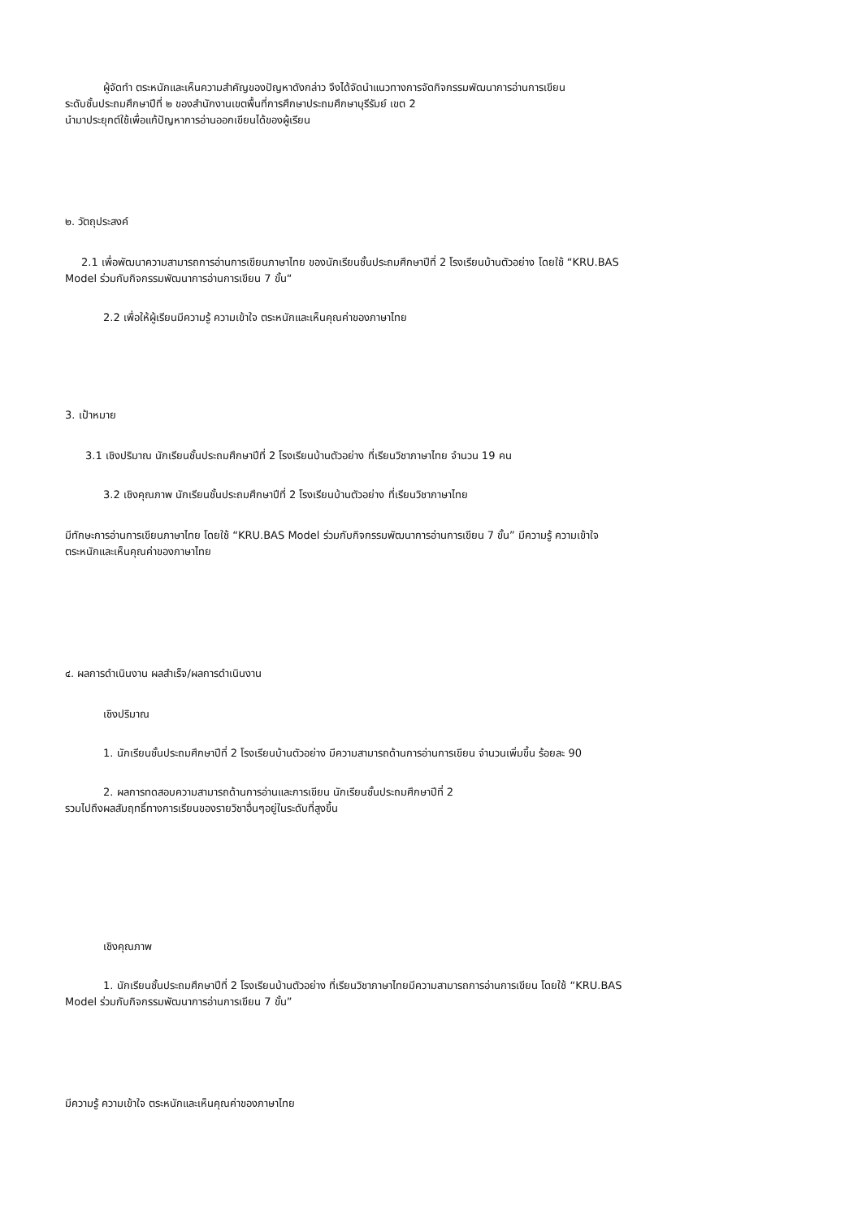ผู้จัดทำ ตระหนักและเห็นความสำคัญของปัญหาดังกล่าว จึงได้จัดนำแนวทางการจัดกิจกรรมพัฒนาการอ่านการเขียน
ระดับชั้นประถมศึกษาปีที่ ๒ ของสำนักงานเขตพื้นที่การศึกษาประถมศึกษาบุรีรัมย์ เขต 2
นำมาประยุกต์ใช้เพื่อแก้ปัญหาการอ่านออกเขียนได้ของผู้เรียน
๒. วัตถุประสงค์
2.1 เพื่อพัฒนาความสามารถการอ่านการเขียนภาษาไทย ของนักเรียนชั้นประถมศึกษาปีที่ 2 โรงเรียนบ้านตัวอย่าง โดยใช้ “KRU.BAS
Model ร่วมกับกิจกรรมพัฒนาการอ่านการเขียน 7 ขั้น“
2.2 เพื่อให้ผู้เรียนมีความรู้ ความเข้าใจ ตระหนักและเห็นคุณค่าของภาษาไทย
3. เป้าหมาย
3.1 เชิงปริมาณ นักเรียนชั้นประถมศึกษาปีที่ 2 โรงเรียนบ้านตัวอย่าง ที่เรียนวิชาภาษาไทย จำนวน 19 คน
3.2 เชิงคุณภาพ นักเรียนชั้นประถมศึกษาปีที่ 2 โรงเรียนบ้านตัวอย่าง ที่เรียนวิชาภาษาไทย
มีทักษะการอ่านการเขียนภาษาไทย โดยใช้ “KRU.BAS Model ร่วมกับกิจกรรมพัฒนาการอ่านการเขียน 7 ขั้น” มีความรู้ ความเข้าใจ
ตระหนักและเห็นคุณค่าของภาษาไทย
๔. ผลการดำเนินงาน ผลสำเร็จ/ผลการดำเนินงาน
เชิงปริมาณ
1. นักเรียนชั้นประถมศึกษาปีที่ 2 โรงเรียนบ้านตัวอย่าง มีความสามารถด้านการอ่านการเขียน จำนวนเพิ่มขึ้น ร้อยละ 90
2. ผลการทดสอบความสามารถด้านการอ่านและการเขียน นักเรียนชั้นประถมศึกษาปีที่ 2
รวมไปถึงผลสัมฤทธิ์ทางการเรียนของรายวิชาอื่นๆอยู่ในระดับที่สูงขึ้น
เชิงคุณภาพ
1. นักเรียนชั้นประถมศึกษาปีที่ 2 โรงเรียนบ้านตัวอย่าง ที่เรียนวิชาภาษาไทยมีความสามารถการอ่านการเขียน โดยใช้ “KRU.BAS
Model ร่วมกับกิจกรรมพัฒนาการอ่านการเขียน 7 ขั้น”
มีความรู้ ความเข้าใจ ตระหนักและเห็นคุณค่าของภาษาไทย